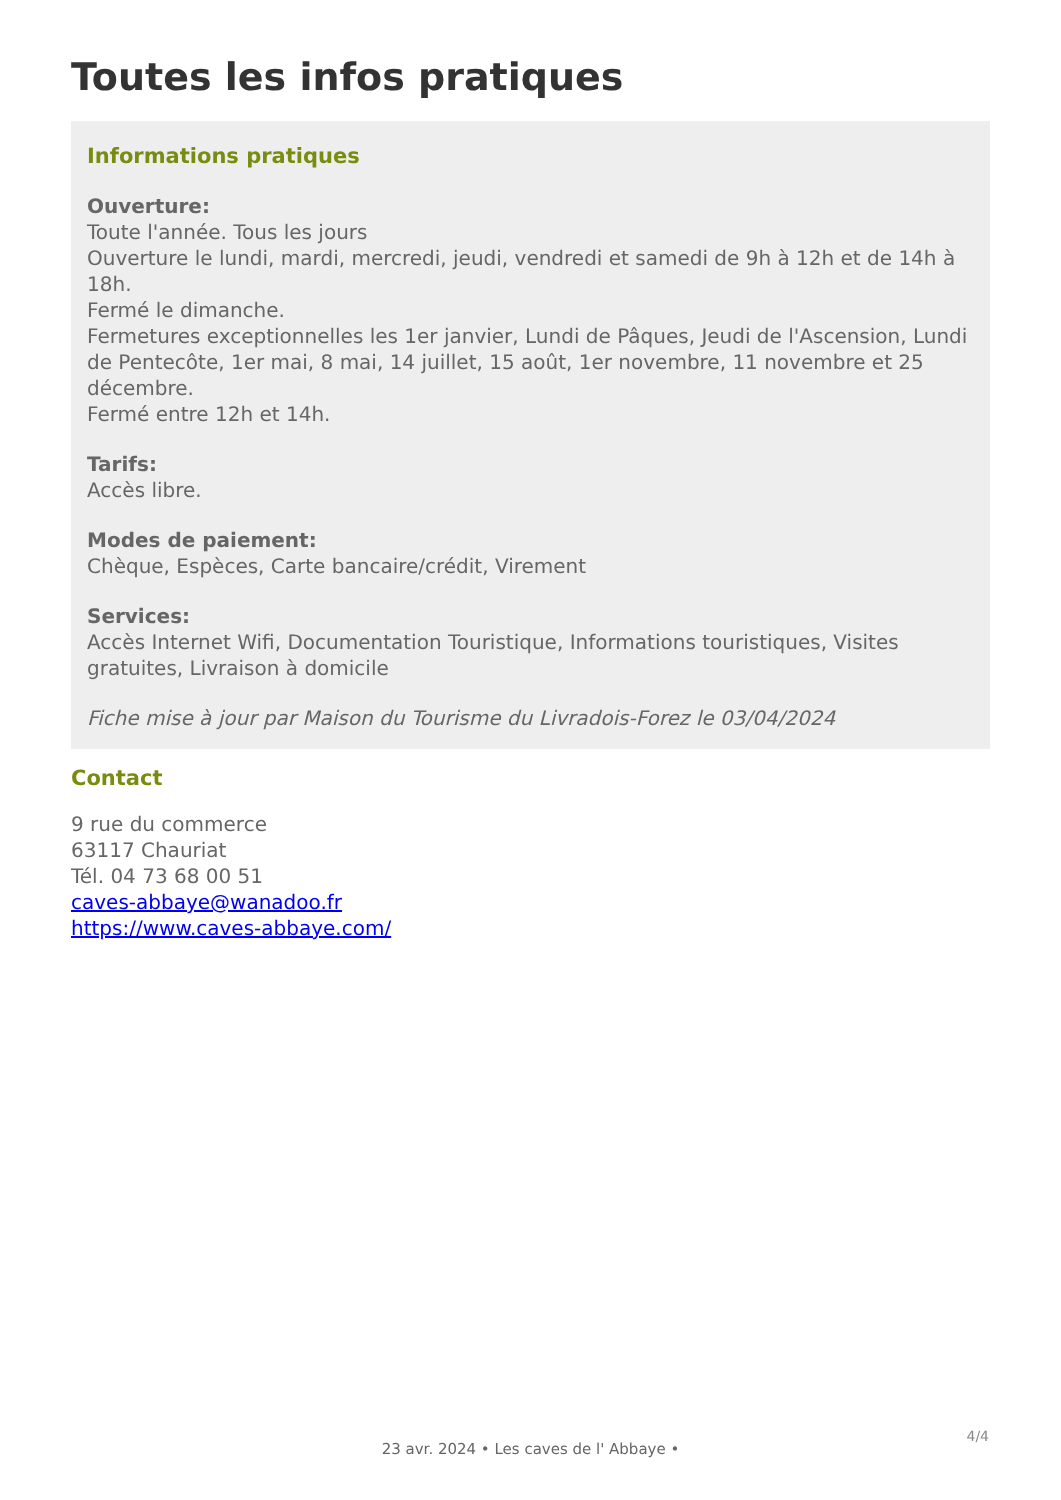Toutes les infos pratiques
Informations pratiques
Ouverture:
Toute l'année. Tous les jours
Ouverture le lundi, mardi, mercredi, jeudi, vendredi et samedi de 9h à 12h et de 14h à 18h.
Fermé le dimanche.
Fermetures exceptionnelles les 1er janvier, Lundi de Pâques, Jeudi de l'Ascension, Lundi de Pentecôte, 1er mai, 8 mai, 14 juillet, 15 août, 1er novembre, 11 novembre et 25 décembre.
Fermé entre 12h et 14h.
Tarifs:
Accès libre.
Modes de paiement:
Chèque, Espèces, Carte bancaire/crédit, Virement
Services:
Accès Internet Wifi, Documentation Touristique, Informations touristiques, Visites gratuites, Livraison à domicile
Fiche mise à jour par Maison du Tourisme du Livradois-Forez le 03/04/2024
Contact
9 rue du commerce
63117 Chauriat
Tél. 04 73 68 00 51
caves-abbaye@wanadoo.fr
https://www.caves-abbaye.com/
4/4
23 avr. 2024 • Les caves de l' Abbaye •